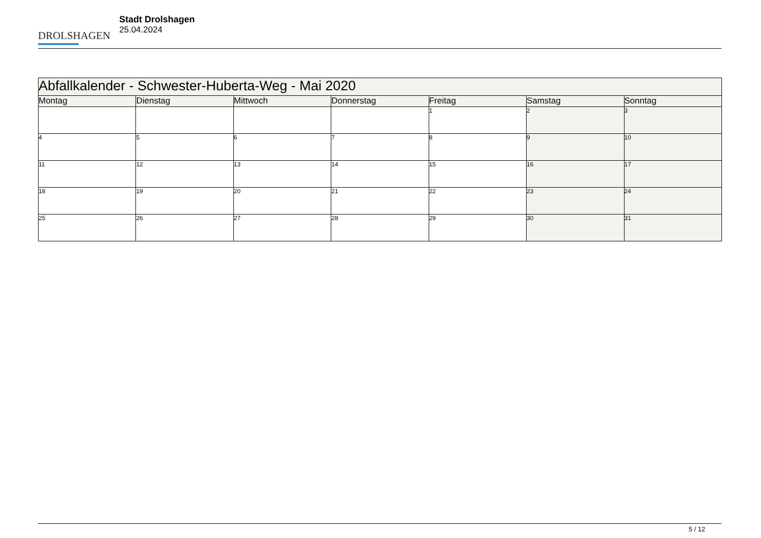DROLSHAGEN
Stadt Drolshagen
25.04.2024
| Abfallkalender - Schwester-Huberta-Weg - Mai 2020 | | | | | | |
| Montag | Dienstag | Mittwoch | Donnerstag | Freitag | Samstag | Sonntag |
| | | | | 1 | 2 | 3 |
| 4 | 5 | 6 | 7 | 8 | 9 | 10 |
| 11 | 12 | 13 | 14 | 15 | 16 | 17 |
| 18 | 19 | 20 | 21 | 22 | 23 | 24 |
| 25 | 26 | 27 | 28 | 29 | 30 | 31 |
5 / 12